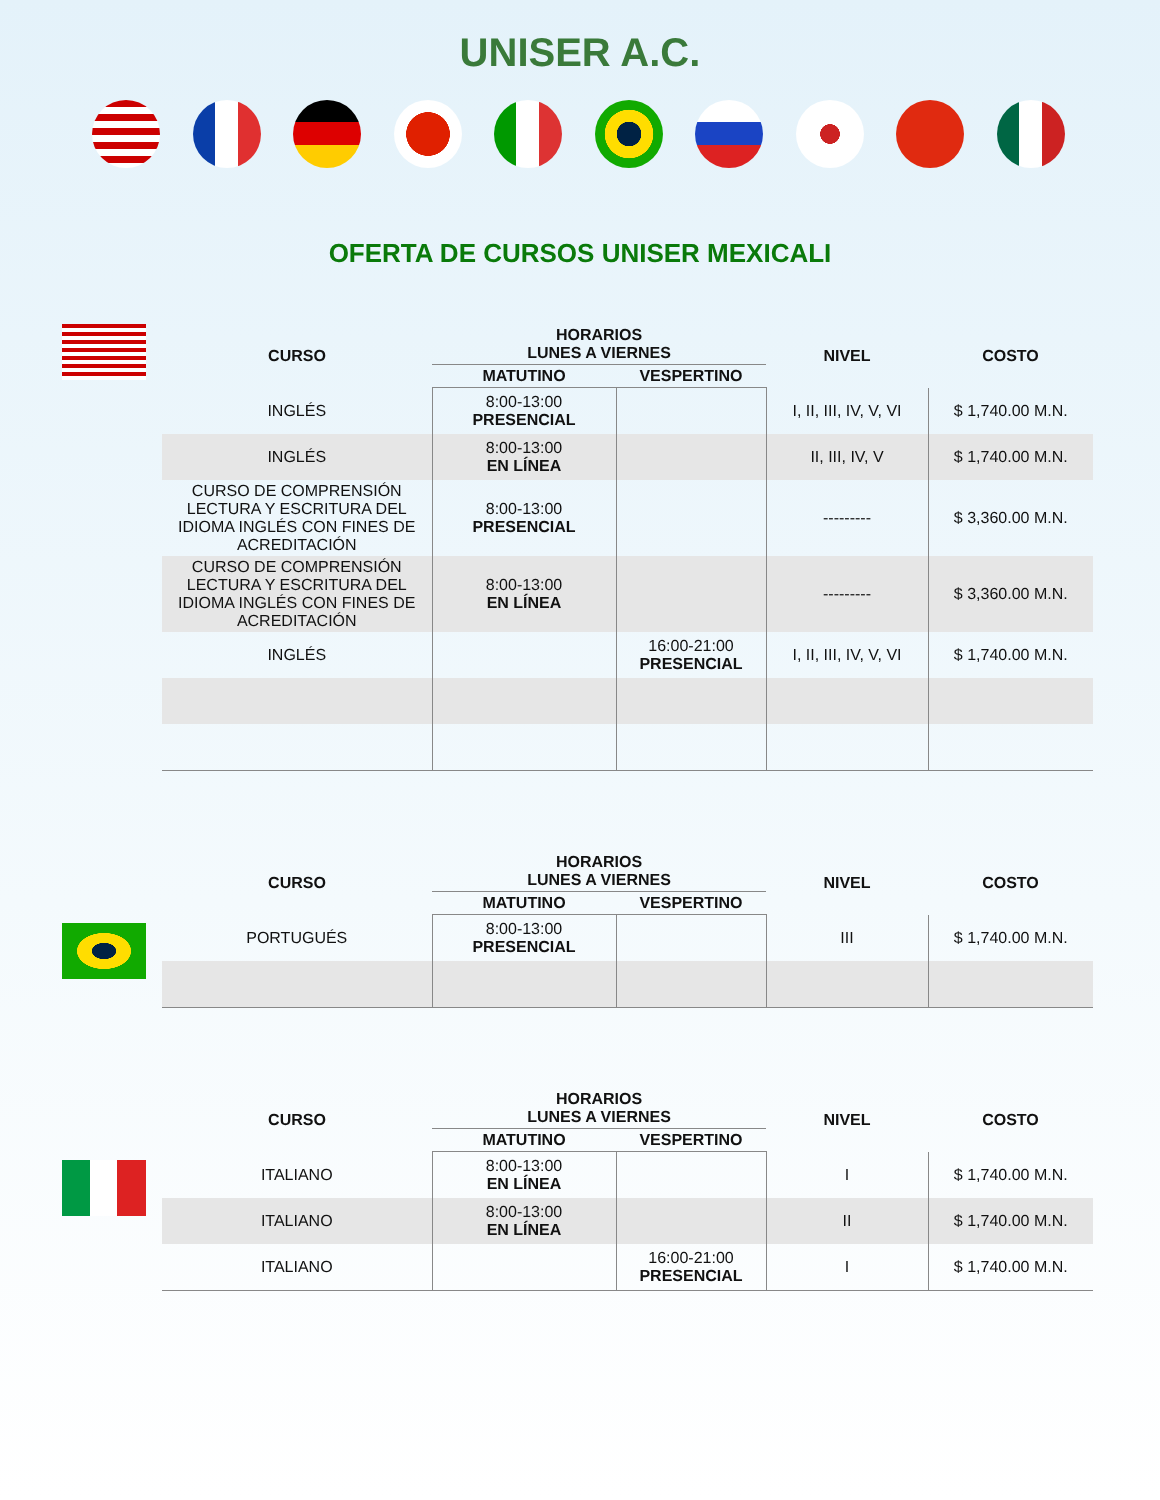UNISER A.C.
OFERTA DE CURSOS UNISER MEXICALI
| CURSO | HORARIOS LUNES A VIERNES | | NIVEL | COSTO |
| --- | --- | --- | --- | --- |
| | MATUTINO | VESPERTINO | | |
| INGLÉS | 8:00-13:00 PRESENCIAL | | I, II, III, IV, V, VI | $ 1,740.00 M.N. |
| INGLÉS | 8:00-13:00 EN LÍNEA | | II, III, IV, V | $ 1,740.00 M.N. |
| CURSO DE COMPRENSIÓN LECTURA Y ESCRITURA DEL IDIOMA INGLÉS CON FINES DE ACREDITACIÓN | 8:00-13:00 PRESENCIAL | | --------- | $ 3,360.00 M.N. |
| CURSO DE COMPRENSIÓN LECTURA Y ESCRITURA DEL IDIOMA INGLÉS CON FINES DE ACREDITACIÓN | 8:00-13:00 EN LÍNEA | | --------- | $ 3,360.00 M.N. |
| INGLÉS | | 16:00-21:00 PRESENCIAL | I, II, III, IV, V, VI | $ 1,740.00 M.N. |
| CURSO | HORARIOS LUNES A VIERNES | | NIVEL | COSTO |
| --- | --- | --- | --- | --- |
| | MATUTINO | VESPERTINO | | |
| PORTUGUÉS | 8:00-13:00 PRESENCIAL | | III | $ 1,740.00 M.N. |
| CURSO | HORARIOS LUNES A VIERNES | | NIVEL | COSTO |
| --- | --- | --- | --- | --- |
| | MATUTINO | VESPERTINO | | |
| ITALIANO | 8:00-13:00 EN LÍNEA | | I | $ 1,740.00 M.N. |
| ITALIANO | 8:00-13:00 EN LÍNEA | | II | $ 1,740.00 M.N. |
| ITALIANO | | 16:00-21:00 PRESENCIAL | I | $ 1,740.00 M.N. |